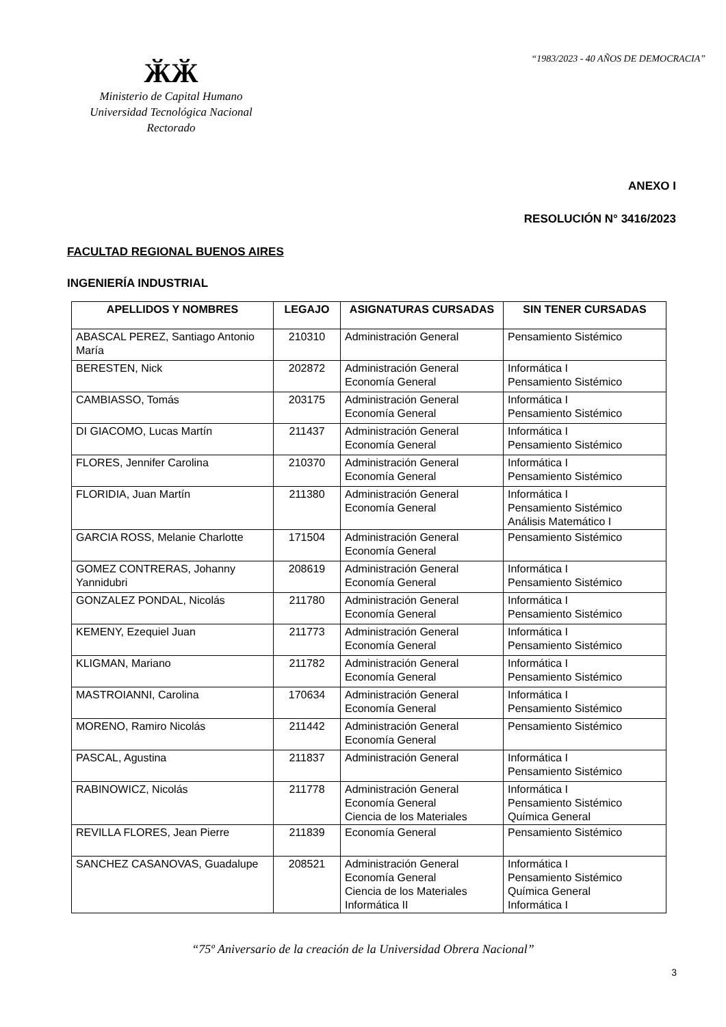“1983/2023 - 40 AÑOS DE DEMOCRACIA”
ӁӁ
Ministerio de Capital Humano
Universidad Tecnológica Nacional
Rectorado
ANEXO I
RESOLUCIÓN N° 3416/2023
FACULTAD REGIONAL BUENOS AIRES
INGENIERÍA INDUSTRIAL
| APELLIDOS Y NOMBRES | LEGAJO | ASIGNATURAS CURSADAS | SIN TENER CURSADAS |
| --- | --- | --- | --- |
| ABASCAL PEREZ, Santiago Antonio María | 210310 | Administración General | Pensamiento Sistémico |
| BERESTEN, Nick | 202872 | Administración General Economía General | Informática I Pensamiento Sistémico |
| CAMBIASSO, Tomás | 203175 | Administración General Economía General | Informática I Pensamiento Sistémico |
| DI GIACOMO, Lucas Martín | 211437 | Administración General Economía General | Informática I Pensamiento Sistémico |
| FLORES, Jennifer Carolina | 210370 | Administración General Economía General | Informática I Pensamiento Sistémico |
| FLORIDIA, Juan Martín | 211380 | Administración General Economía General | Informática I Pensamiento Sistémico Análisis Matemático I |
| GARCIA ROSS, Melanie Charlotte | 171504 | Administración General Economía General | Pensamiento Sistémico |
| GOMEZ CONTRERAS, Johanny Yannidubri | 208619 | Administración General Economía General | Informática I Pensamiento Sistémico |
| GONZALEZ PONDAL, Nicolás | 211780 | Administración General Economía General | Informática I Pensamiento Sistémico |
| KEMENY, Ezequiel Juan | 211773 | Administración General Economía General | Informática I Pensamiento Sistémico |
| KLIGMAN, Mariano | 211782 | Administración General Economía General | Informática I Pensamiento Sistémico |
| MASTROIANNI, Carolina | 170634 | Administración General Economía General | Informática I Pensamiento Sistémico |
| MORENO, Ramiro Nicolás | 211442 | Administración General Economía General | Pensamiento Sistémico |
| PASCAL, Agustina | 211837 | Administración General | Informática I Pensamiento Sistémico |
| RABINOWICZ, Nicolás | 211778 | Administración General Economía General Ciencia de los Materiales | Informática I Pensamiento Sistémico Química General |
| REVILLA FLORES, Jean Pierre | 211839 | Economía General | Pensamiento Sistémico |
| SANCHEZ CASANOVAS, Guadalupe | 208521 | Administración General Economía General Ciencia de los Materiales Informática II | Informática I Pensamiento Sistémico Química General Informática I |
“75º Aniversario de la creación de la Universidad Obrera Nacional”
3